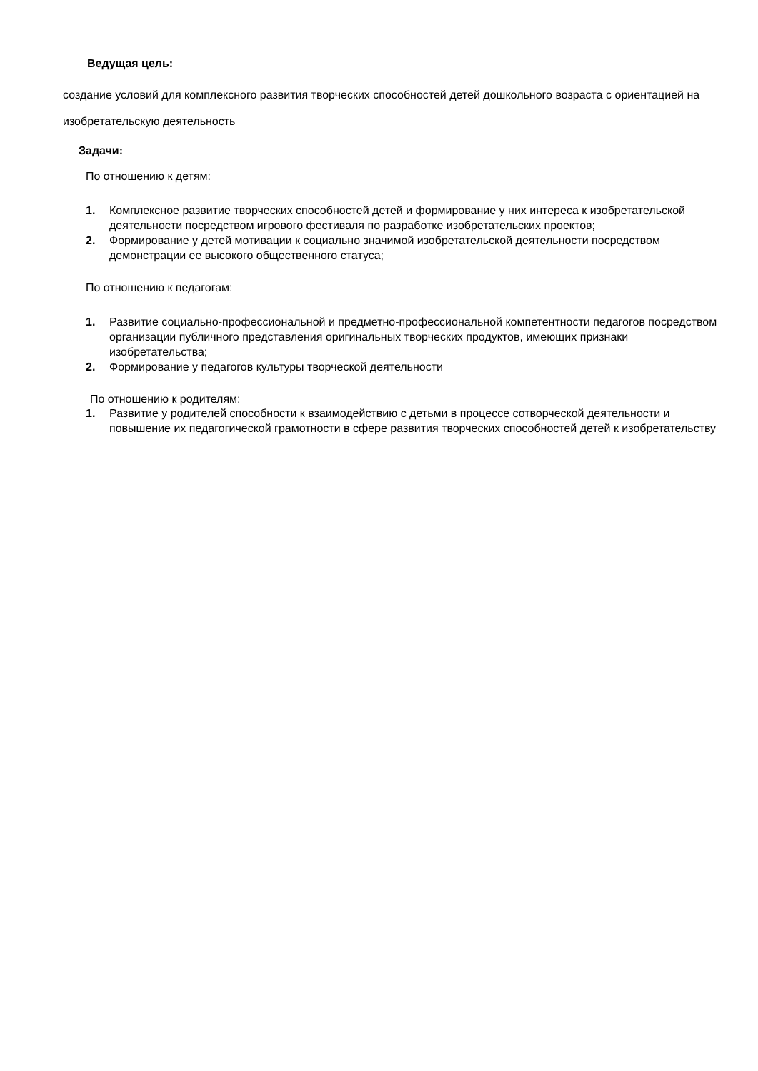Ведущая цель:
создание условий для комплексного развития творческих способностей детей дошкольного возраста с ориентацией на изобретательскую деятельность
Задачи:
По отношению к детям:
1. Комплексное развитие творческих способностей детей и формирование у них интереса к изобретательской деятельности посредством игрового фестиваля по разработке изобретательских проектов;
2. Формирование у детей мотивации к социально значимой изобретательской деятельности посредством демонстрации ее высокого общественного статуса;
По отношению к педагогам:
1. Развитие социально-профессиональной и предметно-профессиональной компетентности педагогов посредством организации публичного представления оригинальных творческих продуктов, имеющих признаки изобретательства;
2. Формирование у педагогов культуры творческой деятельности
По отношению к родителям:
1. Развитие у родителей способности к взаимодействию с детьми в процессе сотворческой деятельности и повышение их педагогической грамотности в сфере развития творческих способностей детей к изобретательству